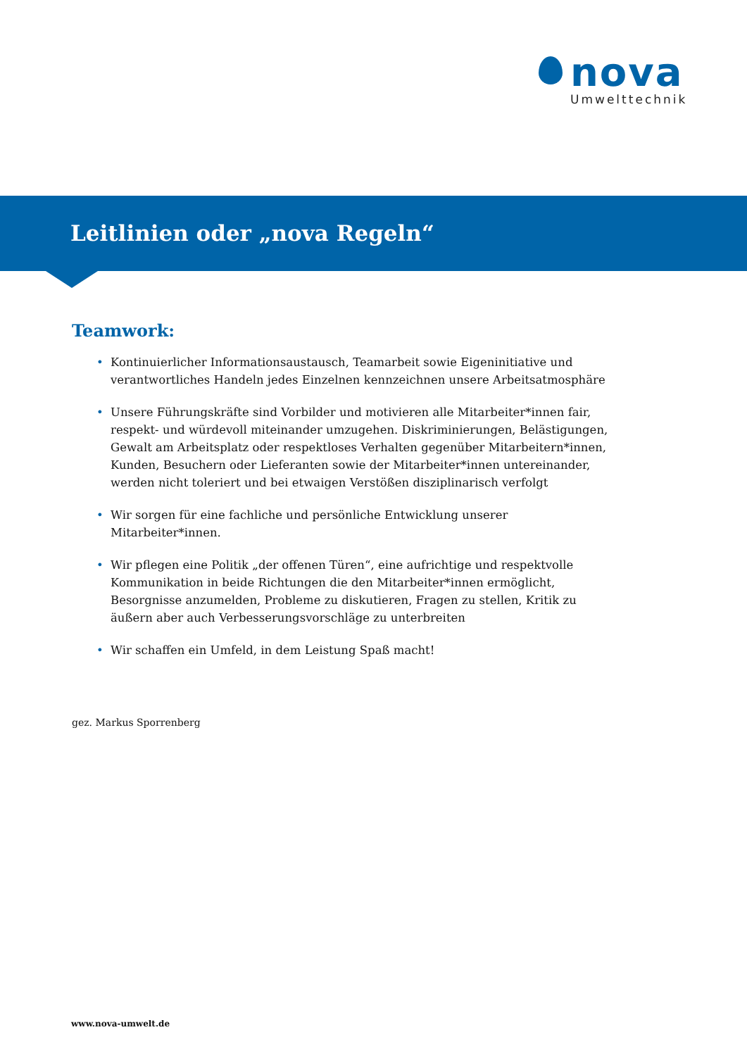nova
Umwelttechnik
Leitlinien oder „nova Regeln“
Teamwork:
• Kontinuierlicher Informationsaustausch, Teamarbeit sowie Eigeninitiative und verantwortliches Handeln jedes Einzelnen kennzeichnen unsere Arbeitsatmosphäre
• Unsere Führungskräfte sind Vorbilder und motivieren alle Mitarbeiter*innen fair, respekt- und würdevoll miteinander umzugehen. Diskriminierungen, Belästigungen, Gewalt am Arbeitsplatz oder respektloses Verhalten gegenüber Mitarbeitern*innen, Kunden, Besuchern oder Lieferanten sowie der Mitarbeiter*innen untereinander, werden nicht toleriert und bei etwaigen Verstößen disziplinarisch verfolgt
• Wir sorgen für eine fachliche und persönliche Entwicklung unserer Mitarbeiter*innen.
• Wir pflegen eine Politik „der offenen Türen“, eine aufrichtige und respektvolle Kommunikation in beide Richtungen die den Mitarbeiter*innen ermöglicht, Besorgnisse anzumelden, Probleme zu diskutieren, Fragen zu stellen, Kritik zu äußern aber auch Verbesserungsvorschläge zu unterbreiten
• Wir schaffen ein Umfeld, in dem Leistung Spaß macht!
gez. Markus Sporrenberg
www.nova-umwelt.de